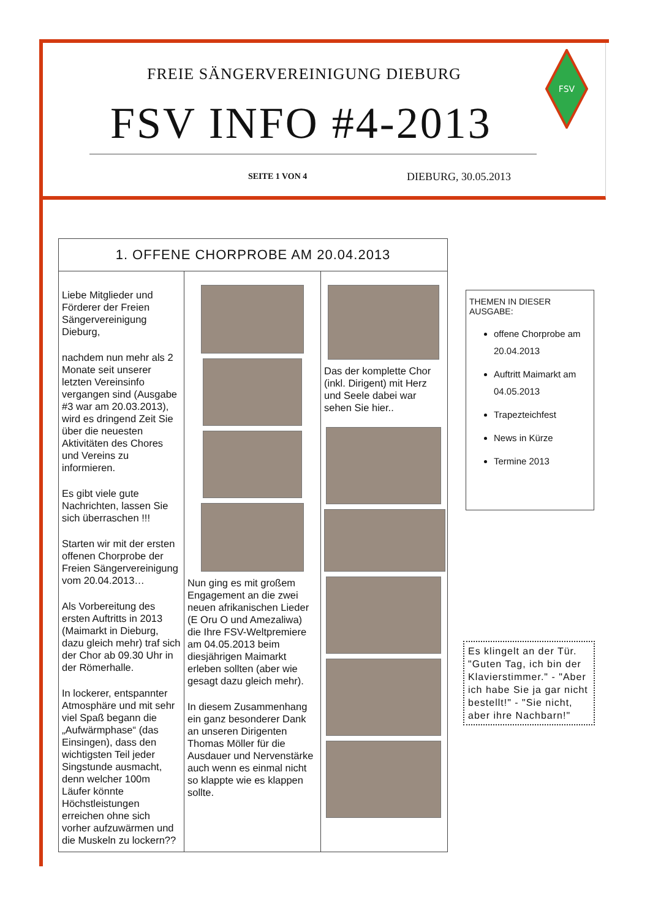FREIE SÄNGERVEREINIGUNG DIEBURG
FSV INFO #4-2013
FSV
SEITE 1 VON 4 DIEBURG, 30.05.2013
1. OFFENE CHORPROBE AM 20.04.2013
Liebe Mitglieder und Förderer der Freien Sängervereinigung Dieburg,
nachdem nun mehr als 2 Monate seit unserer letzten Vereinsinfo vergangen sind (Ausgabe #3 war am 20.03.2013), wird es dringend Zeit Sie über die neuesten Aktivitäten des Chores und Vereins zu informieren.
Es gibt viele gute Nachrichten, lassen Sie sich überraschen !!!
Starten wir mit der ersten offenen Chorprobe der Freien Sängervereinigung vom 20.04.2013…
Als Vorbereitung des ersten Auftritts in 2013 (Maimarkt in Dieburg, dazu gleich mehr) traf sich der Chor ab 09.30 Uhr in der Römerhalle.
In lockerer, entspannter Atmosphäre und mit sehr viel Spaß begann die „Aufwärmphase“ (das Einsingen), dass den wichtigsten Teil jeder Singstunde ausmacht, denn welcher 100m Läufer könnte Höchstleistungen erreichen ohne sich vorher aufzuwärmen und die Muskeln zu lockern??
Nun ging es mit großem Engagement an die zwei neuen afrikanischen Lieder (E Oru O und Amezaliwa) die Ihre FSV-Weltpremiere am 04.05.2013 beim diesjährigen Maimarkt erleben sollten (aber wie gesagt dazu gleich mehr).
In diesem Zusammenhang ein ganz besonderer Dank an unseren Dirigenten Thomas Möller für die Ausdauer und Nervenstärke auch wenn es einmal nicht so klappte wie es klappen sollte.
Das der komplette Chor (inkl. Dirigent) mit Herz und Seele dabei war sehen Sie hier..
THEMEN IN DIESER AUSGABE:
offene Chorprobe am 20.04.2013
Auftritt Maimarkt am 04.05.2013
Trapezteichfest
News in Kürze
Termine 2013
Es klingelt an der Tür. "Guten Tag, ich bin der Klavierstimmer." - "Aber ich habe Sie ja gar nicht bestellt!" - "Sie nicht, aber ihre Nachbarn!"